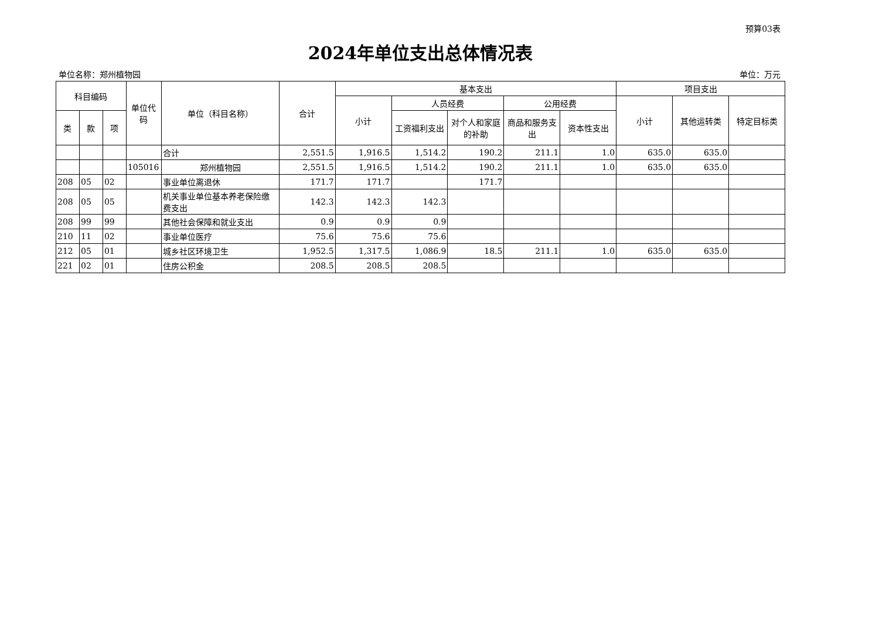预算03表
2024年单位支出总体情况表
单位名称：郑州植物园 单位：万元
| 科目编码 | | | 单位代码 | 单位（科目名称） | 合计 | 基本支出 | | | | | 项目支出 | | |
| --- | --- | --- | --- | --- | --- | --- | --- | --- | --- | --- | --- | --- | --- |
| | | | | | | 小计 | 人员经费 | | 公用经费 | | 小计 | 其他运转类 | 特定目标类 |
| 类 | 款 | 项 | | | | | 工资福利支出 | 对个人和家庭的补助 | 商品和服务支出 | 资本性支出 | | | |
| | | | | 合计 | 2,551.5 | 1,916.5 | 1,514.2 | 190.2 | 211.1 | 1.0 | 635.0 | 635.0 | |
| | | | 105016 | 郑州植物园 | 2,551.5 | 1,916.5 | 1,514.2 | 190.2 | 211.1 | 1.0 | 635.0 | 635.0 | |
| 208 | 05 | 02 | | 事业单位离退休 | 171.7 | 171.7 | | 171.7 | | | | | |
| 208 | 05 | 05 | | 机关事业单位基本养老保险缴费支出 | 142.3 | 142.3 | 142.3 | | | | | | |
| 208 | 99 | 99 | | 其他社会保障和就业支出 | 0.9 | 0.9 | 0.9 | | | | | | |
| 210 | 11 | 02 | | 事业单位医疗 | 75.6 | 75.6 | 75.6 | | | | | | |
| 212 | 05 | 01 | | 城乡社区环境卫生 | 1,952.5 | 1,317.5 | 1,086.9 | 18.5 | 211.1 | 1.0 | 635.0 | 635.0 | |
| 221 | 02 | 01 | | 住房公积金 | 208.5 | 208.5 | 208.5 | | | | | | |